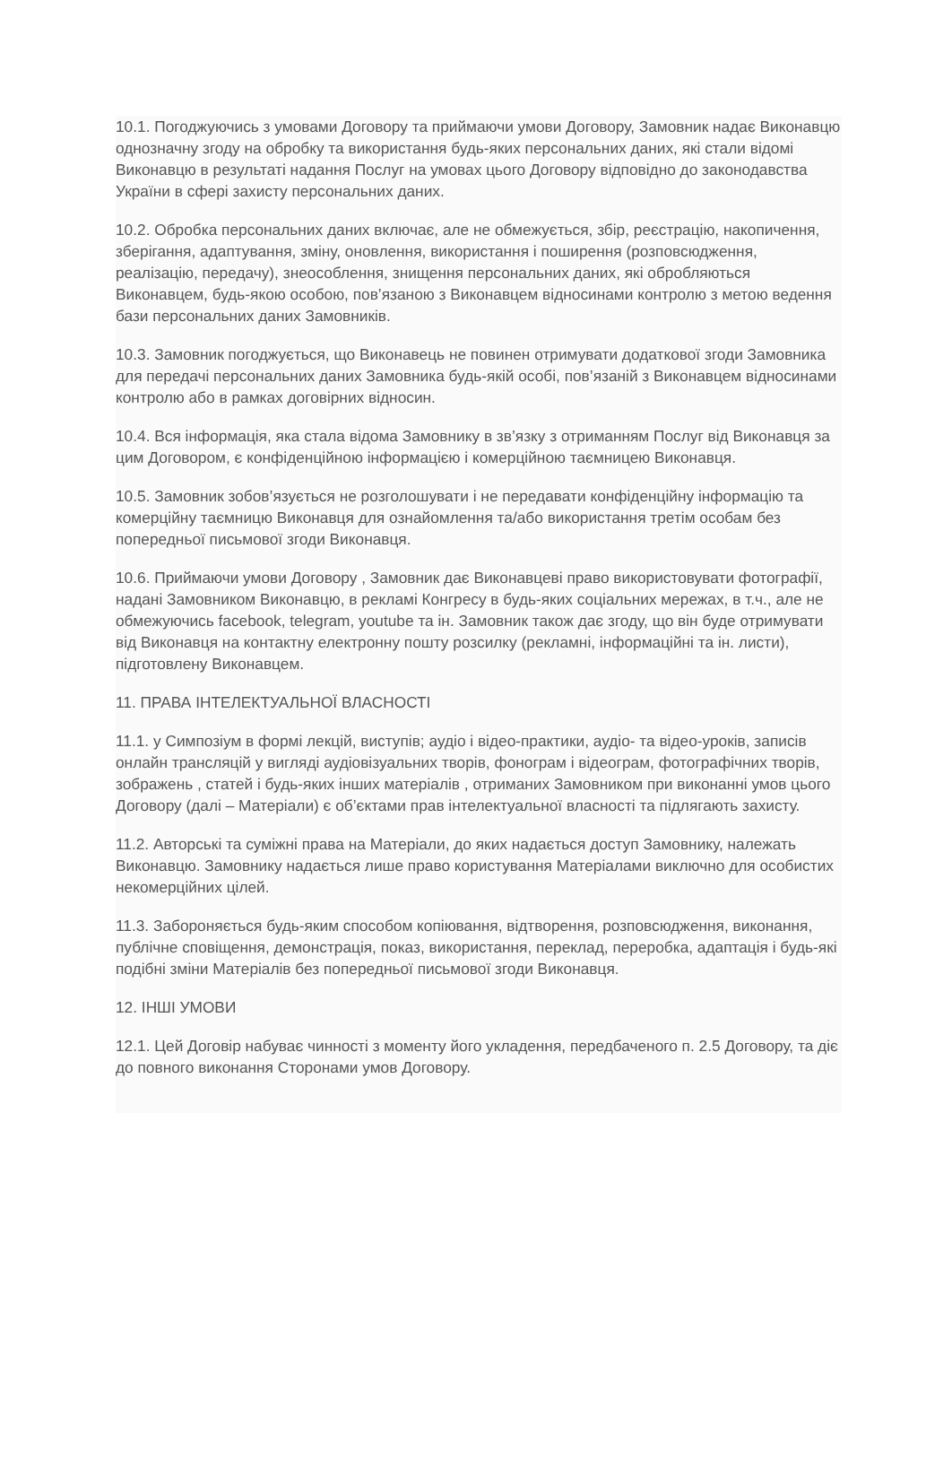10.1. Погоджуючись з умовами Договору та приймаючи умови Договору, Замовник надає Виконавцю однозначну згоду на обробку та використання будь-яких персональних даних, які стали відомі Виконавцю в результаті надання Послуг на умовах цього Договору відповідно до законодавства України в сфері захисту персональних даних.
10.2. Обробка персональних даних включає, але не обмежується, збір, реєстрацію, накопичення, зберігання, адаптування, зміну, оновлення, використання і поширення (розповсюдження, реалізацію, передачу), знеособлення, знищення персональних даних, які обробляються Виконавцем, будь-якою особою, пов’язаною з Виконавцем відносинами контролю з метою ведення бази персональних даних Замовників.
10.3. Замовник погоджується, що Виконавець не повинен отримувати додаткової згоди Замовника для передачі персональних даних Замовника будь-якій особі, пов’язаній з Виконавцем відносинами контролю або в рамках договірних відносин.
10.4. Вся інформація, яка стала відома Замовнику в зв’язку з отриманням Послуг від Виконавця за цим Договором, є конфіденційною інформацією і комерційною таємницею Виконавця.
10.5. Замовник зобов’язується не розголошувати і не передавати конфіденційну інформацію та комерційну таємницю Виконавця для ознайомлення та/або використання третім особам без попередньої письмової згоди Виконавця.
10.6. Приймаючи умови Договору , Замовник дає Виконавцеві право використовувати фотографії, надані Замовником Виконавцю, в рекламі Конгресу в будь-яких соціальних мережах, в т.ч., але не обмежуючись facebook, telegram, youtube та ін. Замовник також дає згоду, що він буде отримувати від Виконавця на контактну електронну пошту розсилку (рекламні, інформаційні та ін. листи), підготовлену Виконавцем.
11. ПРАВА ІНТЕЛЕКТУАЛЬНОЇ ВЛАСНОСТІ
11.1. у Симпозіум в формі лекцій, виступів; аудіо і відео-практики, аудіо- та відео-уроків, записів онлайн трансляцій у вигляді аудіовізуальних творів, фонограм і відеограм, фотографічних творів, зображень , статей і будь-яких інших матеріалів , отриманих Замовником при виконанні умов цього Договору (далі – Матеріали) є об’єктами прав інтелектуальної власності та підлягають захисту.
11.2. Авторські та суміжні права на Матеріали, до яких надається доступ Замовнику, належать Виконавцю. Замовнику надається лише право користування Матеріалами виключно для особистих некомерційних цілей.
11.3. Забороняється будь-яким способом копіювання, відтворення, розповсюдження, виконання, публічне сповіщення, демонстрація, показ, використання, переклад, переробка, адаптація і будь-які подібні зміни Матеріалів без попередньої письмової згоди Виконавця.
12. ІНШІ УМОВИ
12.1. Цей Договір набуває чинності з моменту його укладення, передбаченого п. 2.5 Договору, та діє до повного виконання Сторонами умов Договору.